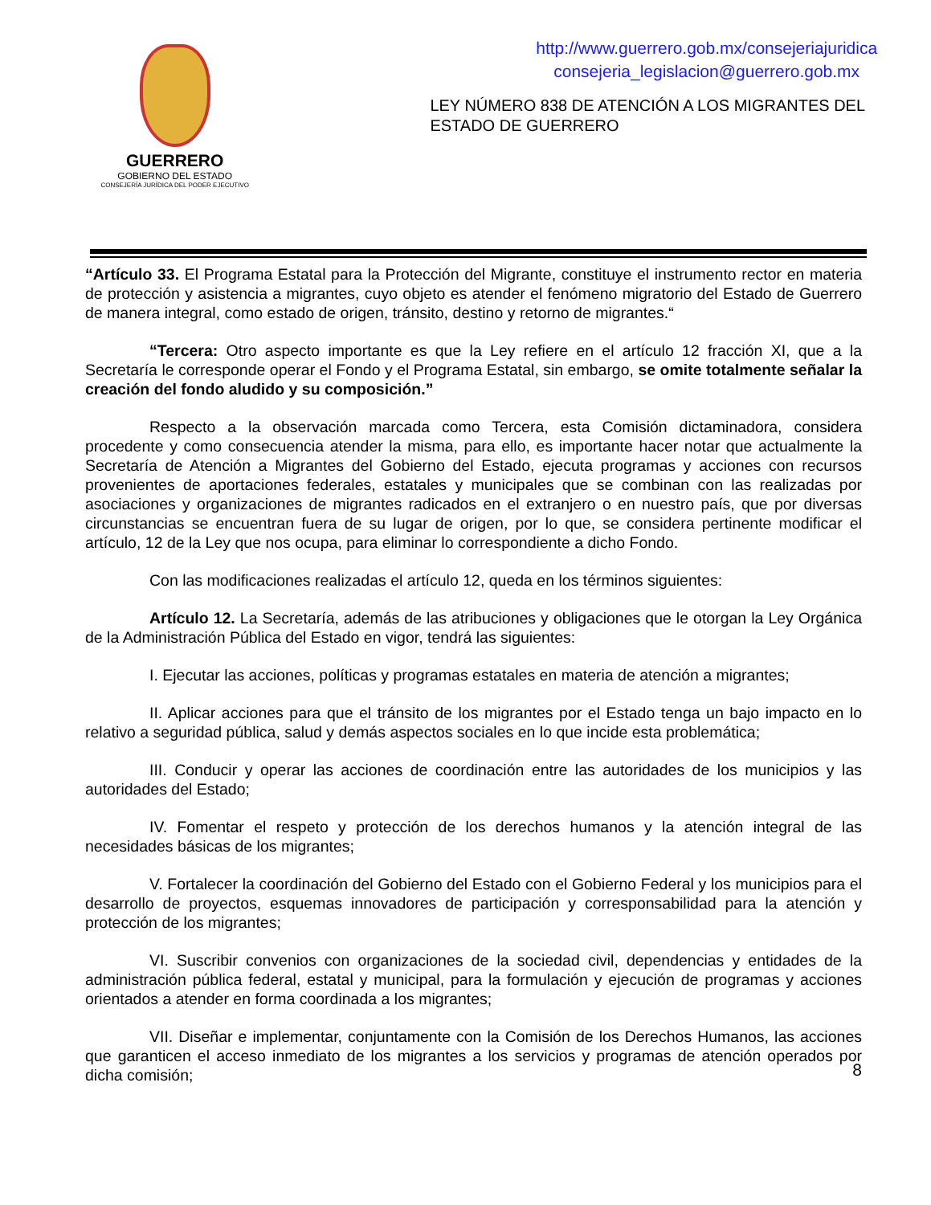GUERRERO
GOBIERNO DEL ESTADO
CONSEJERÍA JURÍDICA DEL PODER EJECUTIVO
http://www.guerrero.gob.mx/consejeriajuridica
consejeria_legislacion@guerrero.gob.mx
LEY NÚMERO 838 DE ATENCIÓN A LOS MIGRANTES DEL ESTADO DE GUERRERO
“Artículo 33. El Programa Estatal para la Protección del Migrante, constituye el instrumento rector en materia de protección y asistencia a migrantes, cuyo objeto es atender el fenómeno migratorio del Estado de Guerrero de manera integral, como estado de origen, tránsito, destino y retorno de migrantes.“
“Tercera: Otro aspecto importante es que la Ley refiere en el artículo 12 fracción XI, que a la Secretaría le corresponde operar el Fondo y el Programa Estatal, sin embargo, se omite totalmente señalar la creación del fondo aludido y su composición.”
Respecto a la observación marcada como Tercera, esta Comisión dictaminadora, considera procedente y como consecuencia atender la misma, para ello, es importante hacer notar que actualmente la Secretaría de Atención a Migrantes del Gobierno del Estado, ejecuta programas y acciones con recursos provenientes de aportaciones federales, estatales y municipales que se combinan con las realizadas por asociaciones y organizaciones de migrantes radicados en el extranjero o en nuestro país, que por diversas circunstancias se encuentran fuera de su lugar de origen, por lo que, se considera pertinente modificar el artículo, 12 de la Ley que nos ocupa, para eliminar lo correspondiente a dicho Fondo.
Con las modificaciones realizadas el artículo 12, queda en los términos siguientes:
Artículo 12. La Secretaría, además de las atribuciones y obligaciones que le otorgan la Ley Orgánica de la Administración Pública del Estado en vigor, tendrá las siguientes:
I. Ejecutar las acciones, políticas y programas estatales en materia de atención a migrantes;
II. Aplicar acciones para que el tránsito de los migrantes por el Estado tenga un bajo impacto en lo relativo a seguridad pública, salud y demás aspectos sociales en lo que incide esta problemática;
III. Conducir y operar las acciones de coordinación entre las autoridades de los municipios y las autoridades del Estado;
IV. Fomentar el respeto y protección de los derechos humanos y la atención integral de las necesidades básicas de los migrantes;
V. Fortalecer la coordinación del Gobierno del Estado con el Gobierno Federal y los municipios para el desarrollo de proyectos, esquemas innovadores de participación y corresponsabilidad para la atención y protección de los migrantes;
VI. Suscribir convenios con organizaciones de la sociedad civil, dependencias y entidades de la administración pública federal, estatal y municipal, para la formulación y ejecución de programas y acciones orientados a atender en forma coordinada a los migrantes;
VII. Diseñar e implementar, conjuntamente con la Comisión de los Derechos Humanos, las acciones que garanticen el acceso inmediato de los migrantes a los servicios y programas de atención operados por dicha comisión;
8